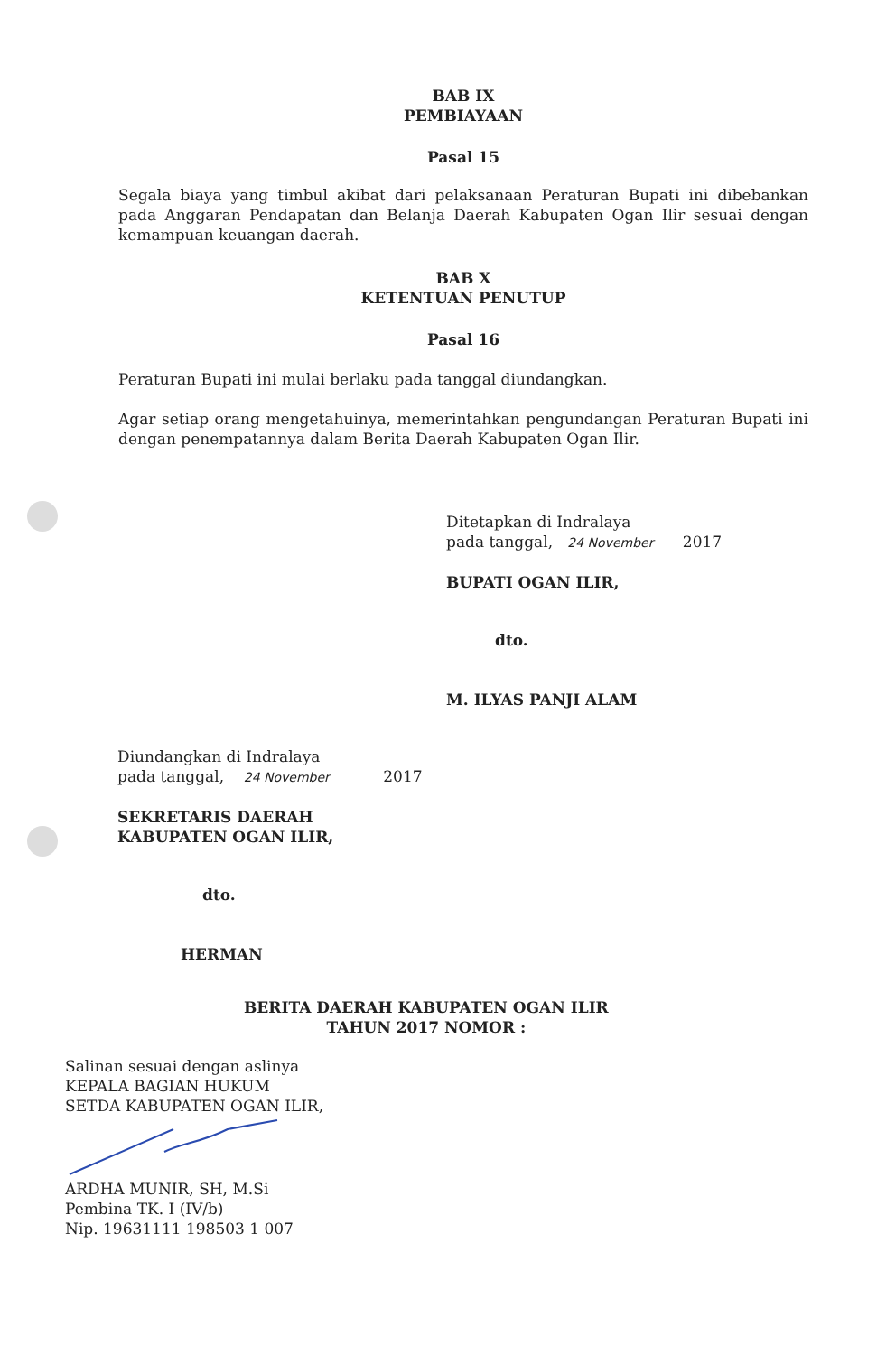BAB IX
PEMBIAYAAN
Pasal 15
Segala biaya yang timbul akibat dari pelaksanaan Peraturan Bupati ini dibebankan pada Anggaran Pendapatan dan Belanja Daerah Kabupaten Ogan Ilir sesuai dengan kemampuan keuangan daerah.
BAB X
KETENTUAN PENUTUP
Pasal 16
Peraturan Bupati ini mulai berlaku pada tanggal diundangkan.
Agar setiap orang mengetahuinya, memerintahkan pengundangan Peraturan Bupati ini dengan penempatannya dalam Berita Daerah Kabupaten Ogan Ilir.
Ditetapkan di Indralaya
pada tanggal, 24 November 2017
BUPATI OGAN ILIR,
dto.
M. ILYAS PANJI ALAM
Diundangkan di Indralaya
pada tanggal, 24 November 2017
SEKRETARIS DAERAH
KABUPATEN OGAN ILIR,
dto.
HERMAN
BERITA DAERAH KABUPATEN OGAN ILIR
TAHUN 2017 NOMOR :
Salinan sesuai dengan aslinya
KEPALA BAGIAN HUKUM
SETDA KABUPATEN OGAN ILIR,
ARDHA MUNIR, SH, M.Si
Pembina TK. I (IV/b)
Nip. 19631111 198503 1 007